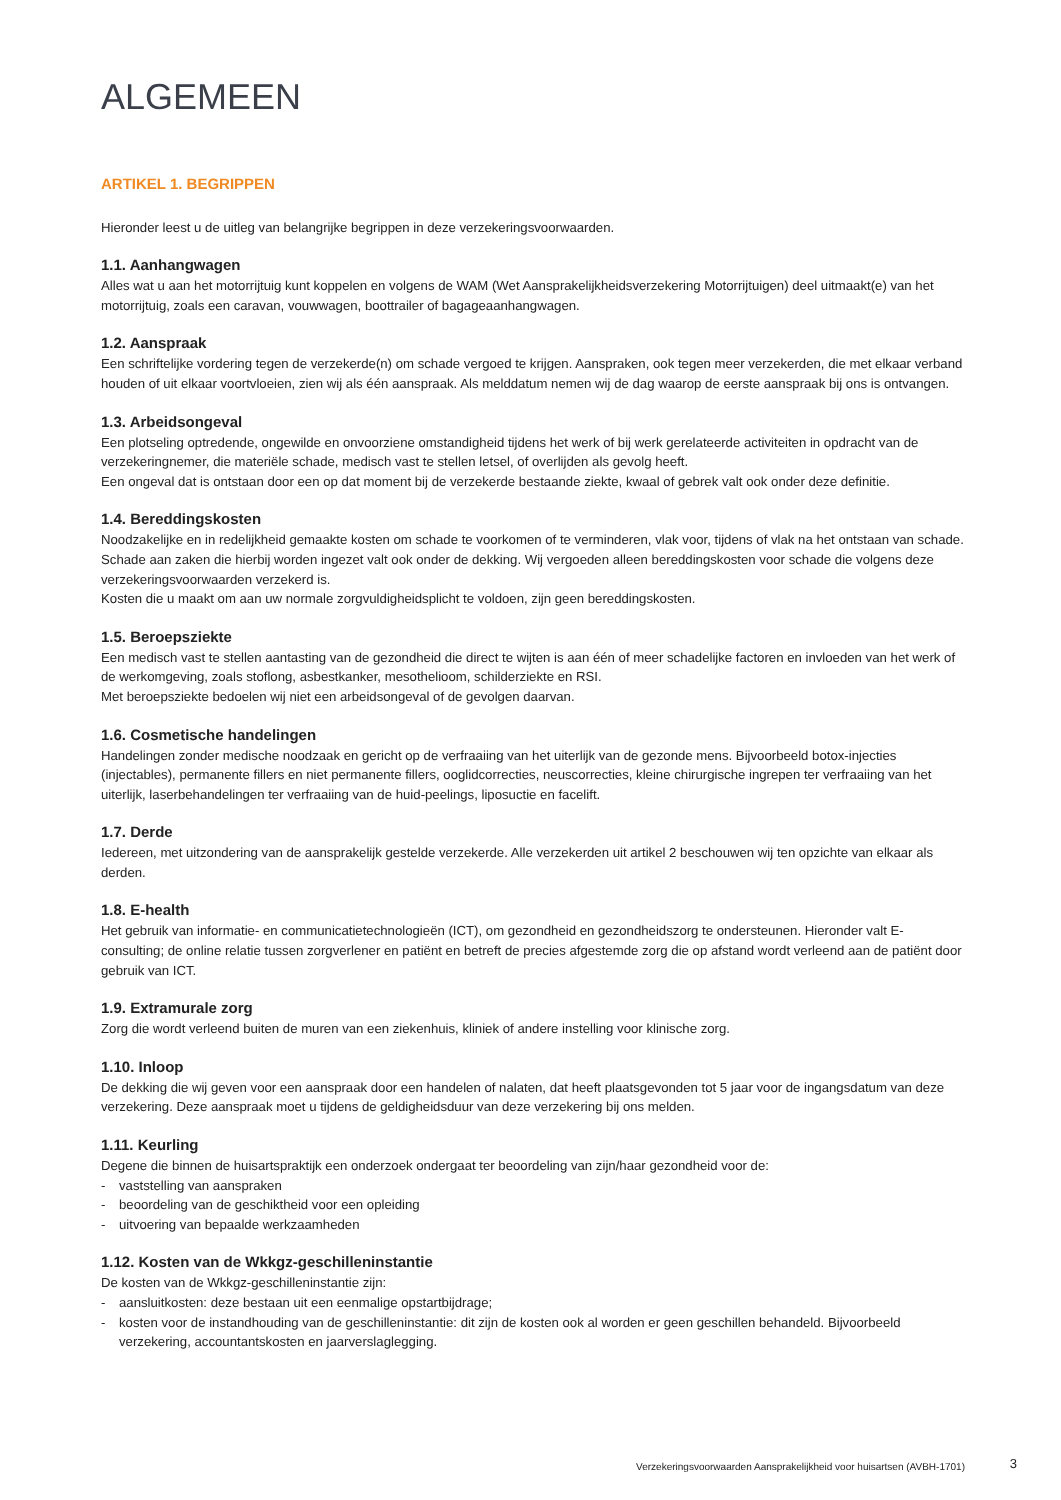ALGEMEEN
ARTIKEL 1. BEGRIPPEN
Hieronder leest u de uitleg van belangrijke begrippen in deze verzekeringsvoorwaarden.
1.1. Aanhangwagen
Alles wat u aan het motorrijtuig kunt koppelen en volgens de WAM (Wet Aansprakelijkheidsverzekering Motorrijtuigen) deel uitmaakt(e) van het motorrijtuig, zoals een caravan, vouwwagen, boottrailer of bagageaanhangwagen.
1.2. Aanspraak
Een schriftelijke vordering tegen de verzekerde(n) om schade vergoed te krijgen. Aanspraken, ook tegen meer verzekerden, die met elkaar verband houden of uit elkaar voortvloeien, zien wij als één aanspraak. Als melddatum nemen wij de dag waarop de eerste aanspraak bij ons is ontvangen.
1.3. Arbeidsongeval
Een plotseling optredende, ongewilde en onvoorziene omstandigheid tijdens het werk of bij werk gerelateerde activiteiten in opdracht van de verzekeringnemer, die materiële schade, medisch vast te stellen letsel, of overlijden als gevolg heeft.
Een ongeval dat is ontstaan door een op dat moment bij de verzekerde bestaande ziekte, kwaal of gebrek valt ook onder deze definitie.
1.4. Bereddingskosten
Noodzakelijke en in redelijkheid gemaakte kosten om schade te voorkomen of te verminderen, vlak voor, tijdens of vlak na het ontstaan van schade. Schade aan zaken die hierbij worden ingezet valt ook onder de dekking. Wij vergoeden alleen bereddingskosten voor schade die volgens deze verzekeringsvoorwaarden verzekerd is.
Kosten die u maakt om aan uw normale zorgvuldigheidsplicht te voldoen, zijn geen bereddingskosten.
1.5. Beroepsziekte
Een medisch vast te stellen aantasting van de gezondheid die direct te wijten is aan één of meer schadelijke factoren en invloeden van het werk of de werkomgeving, zoals stoflong, asbestkanker, mesothelioom, schilderziekte en RSI.
Met beroepsziekte bedoelen wij niet een arbeidsongeval of de gevolgen daarvan.
1.6. Cosmetische handelingen
Handelingen zonder medische noodzaak en gericht op de verfraaiing van het uiterlijk van de gezonde mens. Bijvoorbeeld botox-injecties (injectables), permanente fillers en niet permanente fillers, ooglidcorrecties, neuscorrecties, kleine chirurgische ingrepen ter verfraaiing van het uiterlijk, laserbehandelingen ter verfraaiing van de huid-peelings, liposuctie en facelift.
1.7. Derde
Iedereen, met uitzondering van de aansprakelijk gestelde verzekerde. Alle verzekerden uit artikel 2 beschouwen wij ten opzichte van elkaar als derden.
1.8. E-health
Het gebruik van informatie- en communicatietechnologieën (ICT), om gezondheid en gezondheidszorg te ondersteunen. Hieronder valt E-consulting; de online relatie tussen zorgverlener en patiënt en betreft de precies afgestemde zorg die op afstand wordt verleend aan de patiënt door gebruik van ICT.
1.9. Extramurale zorg
Zorg die wordt verleend buiten de muren van een ziekenhuis, kliniek of andere instelling voor klinische zorg.
1.10. Inloop
De dekking die wij geven voor een aanspraak door een handelen of nalaten, dat heeft plaatsgevonden tot 5 jaar voor de ingangsdatum van deze verzekering. Deze aanspraak moet u tijdens de geldigheidsduur van deze verzekering bij ons melden.
1.11. Keurling
Degene die binnen de huisartspraktijk een onderzoek ondergaat ter beoordeling van zijn/haar gezondheid voor de:
- vaststelling van aanspraken
- beoordeling van de geschiktheid voor een opleiding
- uitvoering van bepaalde werkzaamheden
1.12. Kosten van de Wkkgz-geschilleninstantie
De kosten van de Wkkgz-geschilleninstantie zijn:
- aansluitkosten: deze bestaan uit een eenmalige opstartbijdrage;
- kosten voor de instandhouding van de geschilleninstantie: dit zijn de kosten ook al worden er geen geschillen behandeld. Bijvoorbeeld verzekering, accountantskosten en jaarverslaglegging.
Verzekeringsvoorwaarden Aansprakelijkheid voor huisartsen (AVBH-1701) 3